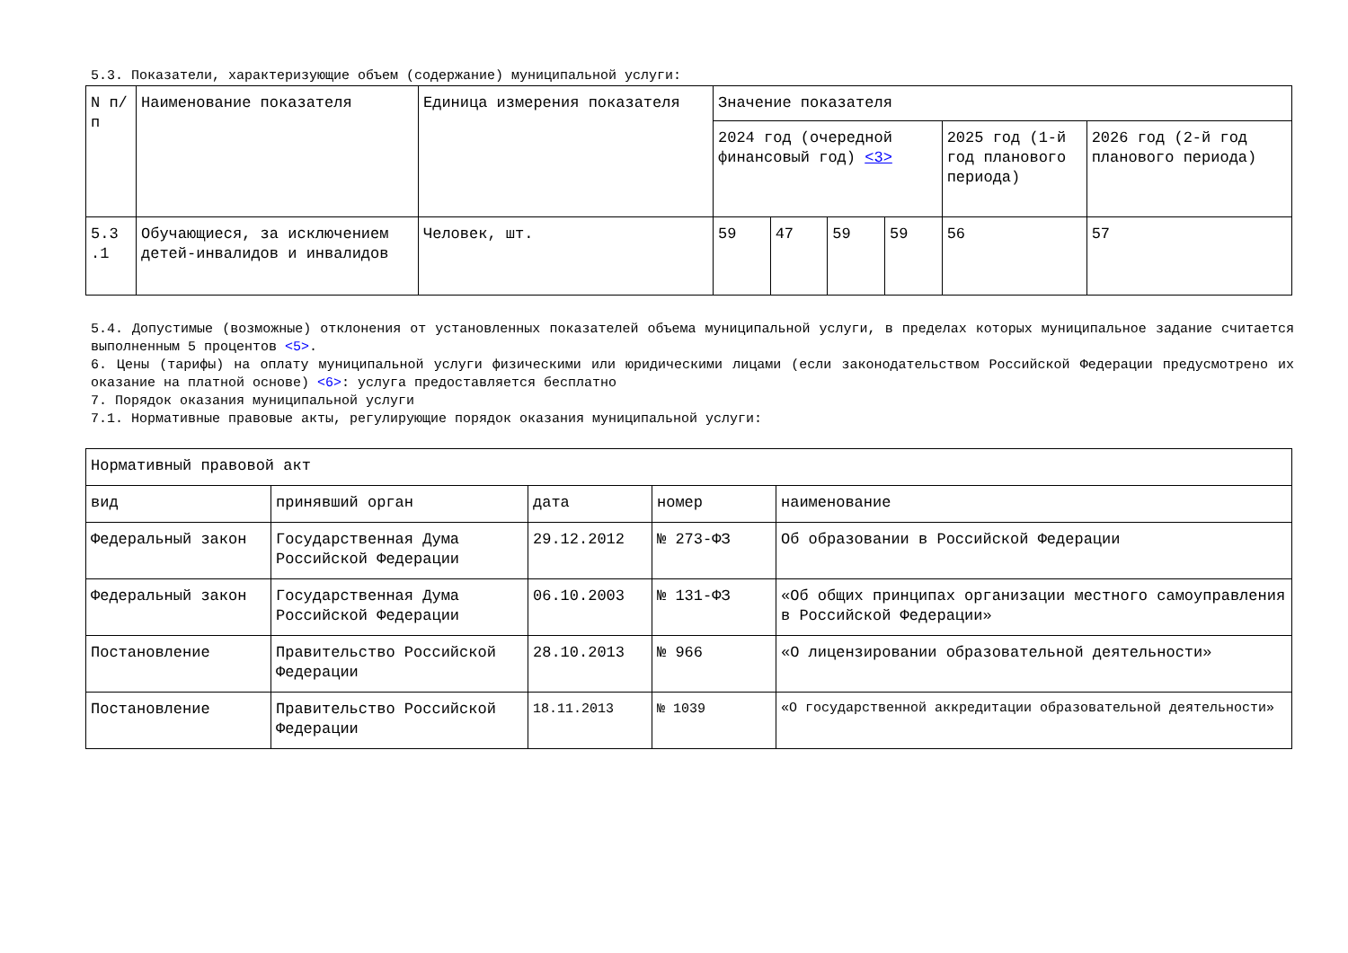5.3. Показатели, характеризующие объем (содержание) муниципальной услуги:
| N п/п | Наименование показателя | Единица измерения показателя | Значение показателя | | | | | |
| | | | 2024 год (очередной финансовый год) <3> | | | | 2025 год (1-й год планового периода) | 2026 год (2-й год планового периода) |
| 5.3 .1 | Обучающиеся, за исключением детей-инвалидов и инвалидов | Человек, шт. | 59 | 47 | 59 | 59 | 56 | 57 |
5.4. Допустимые (возможные) отклонения от установленных показателей объема муниципальной услуги, в пределах которых муниципальное задание считается выполненным 5 процентов <5>.
6. Цены (тарифы) на оплату муниципальной услуги физическими или юридическими лицами (если законодательством Российской Федерации предусмотрено их оказание на платной основе) <6>: услуга предоставляется бесплатно
7. Порядок оказания муниципальной услуги
7.1. Нормативные правовые акты, регулирующие порядок оказания муниципальной услуги:
| Нормативный правовой акт | | | | |
| вид | принявший орган | дата | номер | наименование |
| Федеральный закон | Государственная Дума Российской Федерации | 29.12.2012 | № 273-ФЗ | Об образовании в Российской Федерации |
| Федеральный закон | Государственная Дума Российской Федерации | 06.10.2003 | № 131-ФЗ | «Об общих принципах организации местного самоуправления в Российской Федерации» |
| Постановление | Правительство Российской Федерации | 28.10.2013 | № 966 | «О лицензировании образовательной деятельности» |
| Постановление | Правительство Российской Федерации | 18.11.2013 | № 1039 | «О государственной аккредитации образовательной деятельности» |